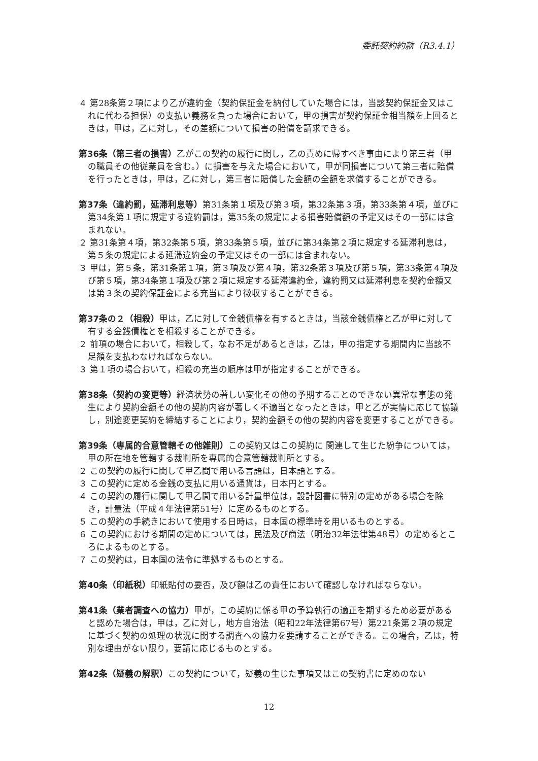委託契約約款（R3.4.1）
４ 第28条第２項により乙が違約金（契約保証金を納付していた場合には，当該契約保証金又はこれに代わる担保）の支払い義務を負った場合において，甲の損害が契約保証金相当額を上回るときは，甲は，乙に対し，その差額について損害の賠償を請求できる。
第36条（第三者の損害）乙がこの契約の履行に関し，乙の責めに帰すべき事由により第三者（甲の職員その他従業員を含む。）に損害を与えた場合において，甲が同損害について第三者に賠償を行ったときは，甲は，乙に対し，第三者に賠償した金額の全額を求償することができる。
第37条（違約罰，延滞利息等）第31条第１項及び第３項，第32条第３項，第33条第４項，並びに第34条第１項に規定する違約罰は，第35条の規定による損害賠償額の予定又はその一部には含まれない。
２ 第31条第４項，第32条第５項，第33条第５項，並びに第34条第２項に規定する延滞利息は，第５条の規定による延滞違約金の予定又はその一部には含まれない。
３ 甲は，第５条，第31条第１項，第３項及び第４項，第32条第３項及び第５項，第33条第４項及び第５項，第34条第１項及び第２項に規定する延滞違約金，違約罰又は延滞利息を契約金額又は第３条の契約保証金による充当により徴収することができる。
第37条の２（相殺）甲は，乙に対して金銭債権を有するときは，当該金銭債権と乙が甲に対して有する金銭債権とを相殺することができる。
２ 前項の場合において，相殺して，なお不足があるときは，乙は，甲の指定する期間内に当該不足額を支払わなければならない。
３ 第１項の場合おいて，相殺の充当の順序は甲が指定することができる。
第38条（契約の変更等）経済状勢の著しい変化その他の予期することのできない異常な事態の発生により契約金額その他の契約内容が著しく不適当となったときは，甲と乙が実情に応じて協議し，別途変更契約を締結することにより，契約金額その他の契約内容を変更することができる。
第39条（専属的合意管轄その他雑則）この契約又はこの契約に 関連して生じた紛争については，甲の所在地を管轄する裁判所を専属的合意管轄裁判所とする。
２ この契約の履行に関して甲乙間で用いる言語は，日本語とする。
３ この契約に定める金銭の支払に用いる通貨は，日本円とする。
４ この契約の履行に関して甲乙間で用いる計量単位は，設計図書に特別の定めがある場合を除き，計量法（平成４年法律第51号）に定めるものとする。
５ この契約の手続きにおいて使用する日時は，日本国の標準時を用いるものとする。
６ この契約における期間の定めについては，民法及び商法（明治32年法律第48号）の定めるところによるものとする。
７ この契約は，日本国の法令に準拠するものとする。
第40条（印紙税）印紙貼付の要否，及び額は乙の責任において確認しなければならない。
第41条（業者調査への協力）甲が，この契約に係る甲の予算執行の適正を期するため必要があると認めた場合は，甲は，乙に対し，地方自治法（昭和22年法律第67号）第221条第２項の規定に基づく契約の処理の状況に関する調査への協力を要請することができる。この場合，乙は，特別な理由がない限り，要請に応じるものとする。
第42条（疑義の解釈）この契約について，疑義の生じた事項又はこの契約書に定めのない
12